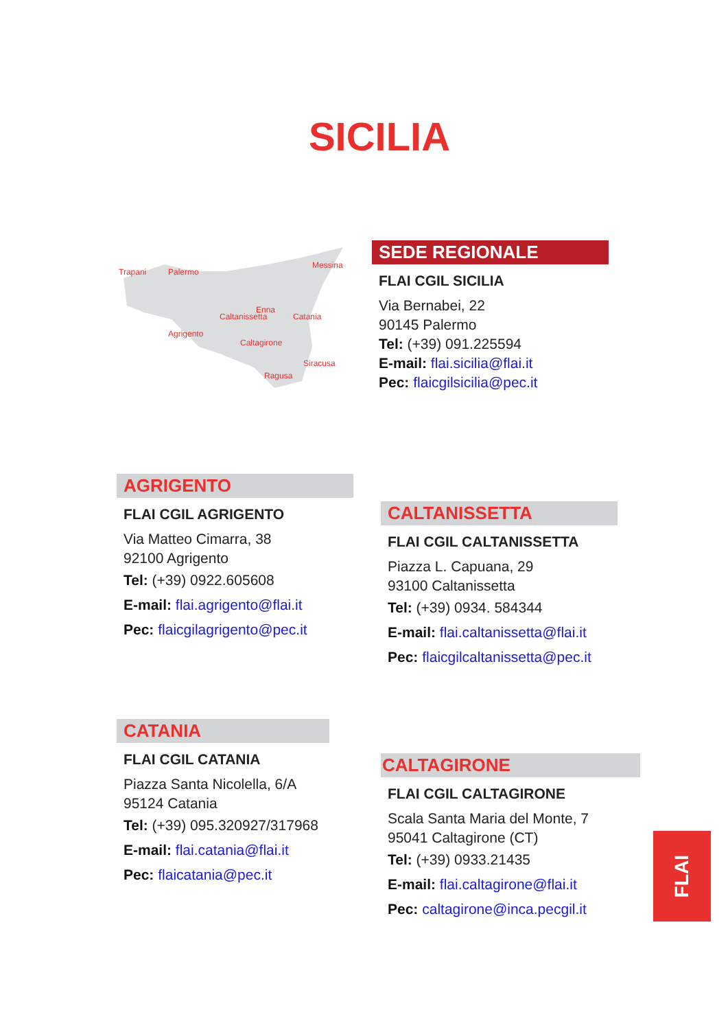SICILIA
Trapani
Palermo
Messina
Enna
Caltanissetta
Catania
Agrigento
Caltagirone
Siracusa
Ragusa
SEDE REGIONALE
FLAI CGIL SICILIA
Via Bernabei, 22
90145 Palermo
Tel: (+39) 091.225594
E-mail: flai.sicilia@flai.it
Pec: flaicgilsicilia@pec.it
AGRIGENTO
FLAI CGIL AGRIGENTO
Via Matteo Cimarra, 38
92100 Agrigento
Tel: (+39) 0922.605608
E-mail: flai.agrigento@flai.it
Pec: flaicgilagrigento@pec.it
CALTANISSETTA
FLAI CGIL CALTANISSETTA
Piazza L. Capuana, 29
93100 Caltanissetta
Tel: (+39) 0934. 584344
E-mail: flai.caltanissetta@flai.it
Pec: flaicgilcaltanissetta@pec.it
CATANIA
FLAI CGIL CATANIA
Piazza Santa Nicolella, 6/A
95124 Catania
Tel: (+39) 095.320927/317968
E-mail: flai.catania@flai.it
Pec: flaicatania@pec.it
CALTAGIRONE
FLAI CGIL CALTAGIRONE
Scala Santa Maria del Monte, 7
95041 Caltagirone (CT)
Tel: (+39) 0933.21435
E-mail: flai.caltagirone@flai.it
Pec: caltagirone@inca.pecgil.it
FLAI